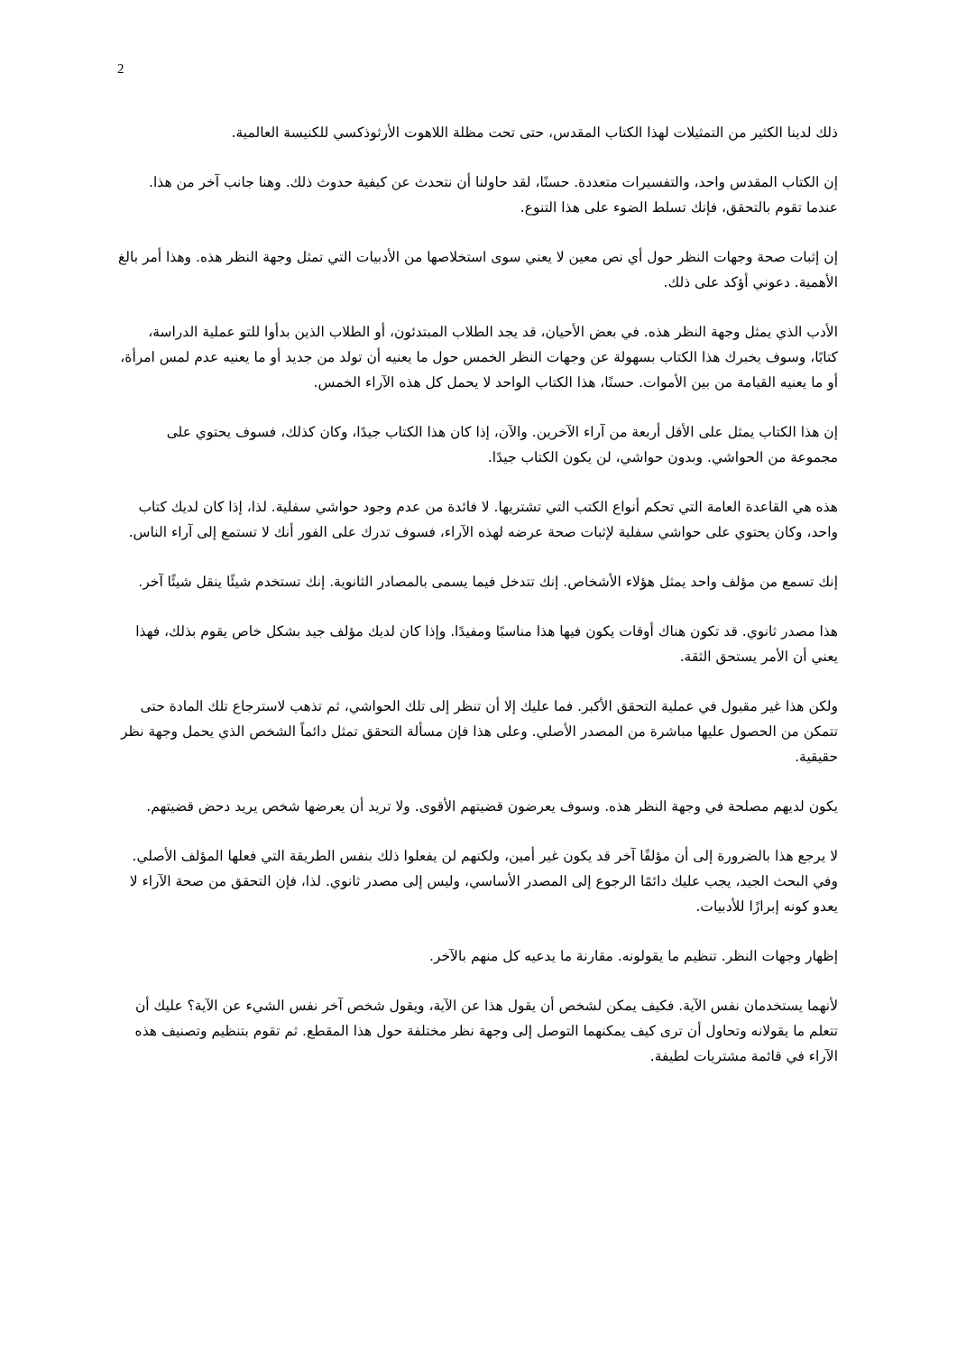2
ذلك لدينا الكثير من التمثيلات لهذا الكتاب المقدس، حتى تحت مظلة اللاهوت الأرثوذكسي للكنيسة العالمية.
إن الكتاب المقدس واحد، والتفسيرات متعددة. حسنًا، لقد حاولنا أن نتحدث عن كيفية حدوث ذلك. وهنا جانب آخر من هذا. عندما تقوم بالتحقق، فإنك تسلط الضوء على هذا التنوع.
إن إثبات صحة وجهات النظر حول أي نص معين لا يعني سوى استخلاصها من الأدبيات التي تمثل وجهة النظر هذه. وهذا أمر بالغ الأهمية. دعوني أؤكد على ذلك.
الأدب الذي يمثل وجهة النظر هذه. في بعض الأحيان، قد يجد الطلاب المبتدئون، أو الطلاب الذين بدأوا للتو عملية الدراسة، كتابًا، وسوف يخبرك هذا الكتاب بسهولة عن وجهات النظر الخمس حول ما يعنيه أن تولد من جديد أو ما يعنيه عدم لمس امرأة، أو ما يعنيه القيامة من بين الأموات. حسنًا، هذا الكتاب الواحد لا يحمل كل هذه الآراء الخمس.
إن هذا الكتاب يمثل على الأقل أربعة من آراء الآخرين. والآن، إذا كان هذا الكتاب جيدًا، وكان كذلك، فسوف يحتوي على مجموعة من الحواشي. وبدون حواشي، لن يكون الكتاب جيدًا.
هذه هي القاعدة العامة التي تحكم أنواع الكتب التي تشتريها. لا فائدة من عدم وجود حواشي سفلية. لذا، إذا كان لديك كتاب واحد، وكان يحتوي على حواشي سفلية لإثبات صحة عرضه لهذه الآراء، فسوف تدرك على الفور أنك لا تستمع إلى آراء الناس.
إنك تسمع من مؤلف واحد يمثل هؤلاء الأشخاص. إنك تتدخل فيما يسمى بالمصادر الثانوية. إنك تستخدم شيئًا ينقل شيئًا آخر.
هذا مصدر ثانوي. قد تكون هناك أوقات يكون فيها هذا مناسبًا ومفيدًا. وإذا كان لديك مؤلف جيد بشكل خاص يقوم بذلك، فهذا يعني أن الأمر يستحق الثقة.
ولكن هذا غير مقبول في عملية التحقق الأكبر. فما عليك إلا أن تنظر إلى تلك الحواشي، ثم تذهب لاسترجاع تلك المادة حتى تتمكن من الحصول عليها مباشرة من المصدر الأصلي. وعلى هذا فإن مسألة التحقق تمثل دائماً الشخص الذي يحمل وجهة نظر حقيقية.
يكون لديهم مصلحة في وجهة النظر هذه. وسوف يعرضون قضيتهم الأقوى. ولا تريد أن يعرضها شخص يريد دحض قضيتهم.
لا يرجع هذا بالضرورة إلى أن مؤلفًا آخر قد يكون غير أمين، ولكنهم لن يفعلوا ذلك بنفس الطريقة التي فعلها المؤلف الأصلي. وفي البحث الجيد، يجب عليك دائمًا الرجوع إلى المصدر الأساسي، وليس إلى مصدر ثانوي. لذا، فإن التحقق من صحة الآراء لا يعدو كونه إبرازًا للأدبيات.
إظهار وجهات النظر. تنظيم ما يقولونه. مقارنة ما يدعيه كل منهم بالآخر.
لأنهما يستخدمان نفس الآية. فكيف يمكن لشخص أن يقول هذا عن الآية، ويقول شخص آخر نفس الشيء عن الآية؟ عليك أن تتعلم ما يقولانه وتحاول أن ترى كيف يمكنهما التوصل إلى وجهة نظر مختلفة حول هذا المقطع. ثم تقوم بتنظيم وتصنيف هذه الآراء في قائمة مشتريات لطيفة.